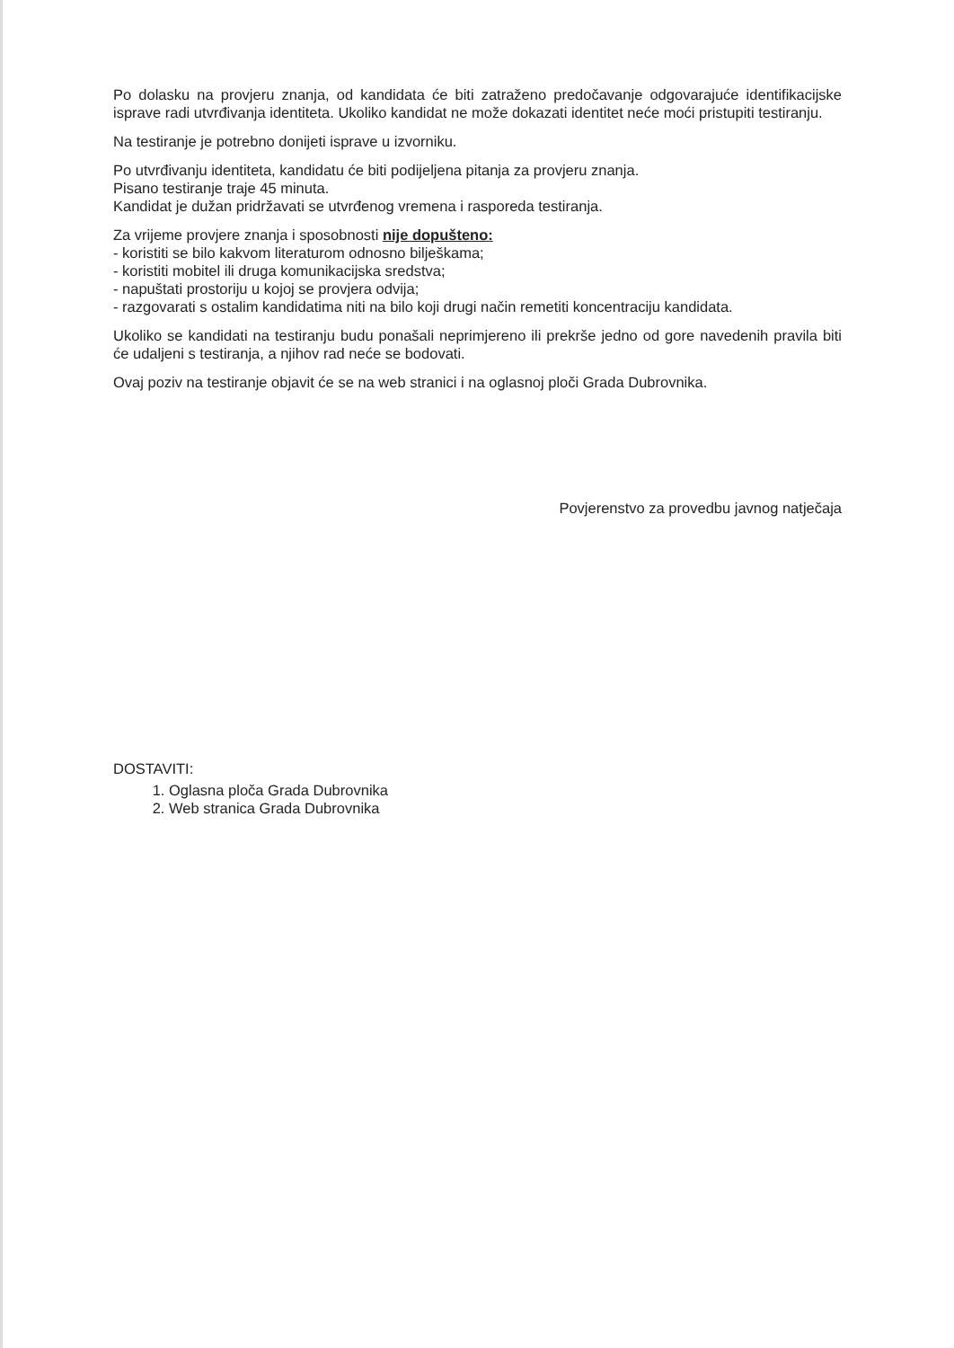Po dolasku na provjeru znanja, od kandidata će biti zatraženo predočavanje odgovarajuće identifikacijske isprave radi utvrđivanja identiteta. Ukoliko kandidat ne može dokazati identitet neće moći pristupiti testiranju.
Na testiranje je potrebno donijeti isprave u izvorniku.
Po utvrđivanju identiteta, kandidatu će biti podijeljena pitanja za provjeru znanja.
Pisano testiranje traje 45 minuta.
Kandidat je dužan pridržavati se utvrđenog vremena i rasporeda testiranja.
Za vrijeme provjere znanja i sposobnosti nije dopušteno:
- koristiti se bilo kakvom literaturom odnosno bilješkama;
- koristiti mobitel ili druga komunikacijska sredstva;
- napuštati prostoriju u kojoj se provjera odvija;
- razgovarati s ostalim kandidatima niti na bilo koji drugi način remetiti koncentraciju kandidata.
Ukoliko se kandidati na testiranju budu ponašali neprimjereno ili prekrše jedno od gore navedenih pravila biti će udaljeni s testiranja, a njihov rad neće se bodovati.
Ovaj poziv na testiranje objavit će se na web stranici i na oglasnoj ploči Grada Dubrovnika.
Povjerenstvo za provedbu javnog natječaja
DOSTAVITI:
1. Oglasna ploča Grada Dubrovnika
2. Web stranica Grada Dubrovnika